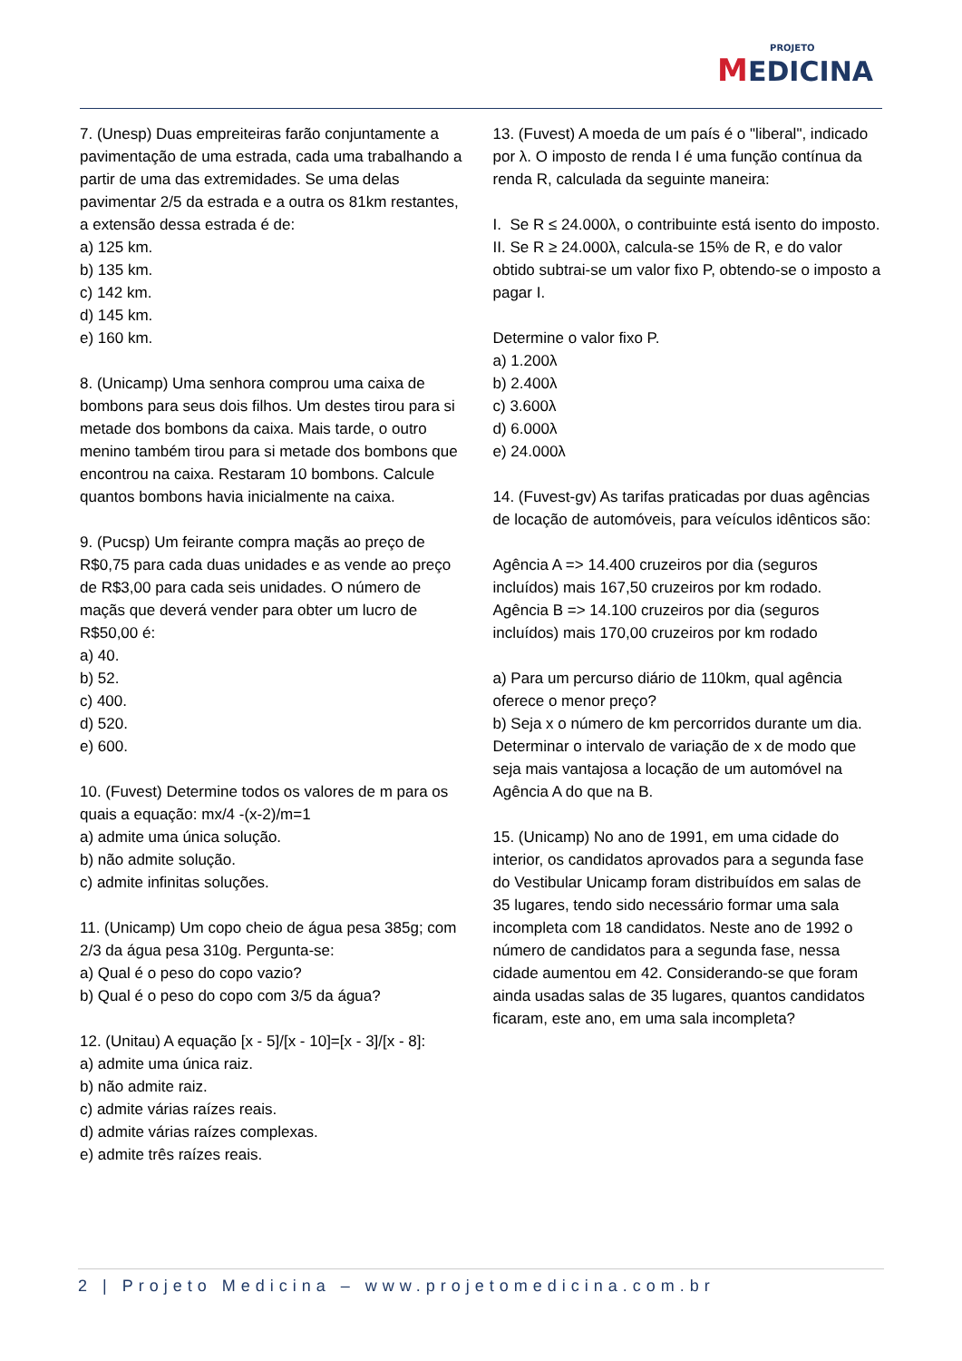PROJETO
MEDICINA
7. (Unesp) Duas empreiteiras farão conjuntamente a pavimentação de uma estrada, cada uma trabalhando a partir de uma das extremidades. Se uma delas pavimentar 2/5 da estrada e a outra os 81km restantes, a extensão dessa estrada é de:
a) 125 km.
b) 135 km.
c) 142 km.
d) 145 km.
e) 160 km.
8. (Unicamp) Uma senhora comprou uma caixa de bombons para seus dois filhos. Um destes tirou para si metade dos bombons da caixa. Mais tarde, o outro menino também tirou para si metade dos bombons que encontrou na caixa. Restaram 10 bombons. Calcule quantos bombons havia inicialmente na caixa.
9. (Pucsp) Um feirante compra maçãs ao preço de R$0,75 para cada duas unidades e as vende ao preço de R$3,00 para cada seis unidades. O número de maçãs que deverá vender para obter um lucro de R$50,00 é:
a) 40.
b) 52.
c) 400.
d) 520.
e) 600.
10. (Fuvest) Determine todos os valores de m para os quais a equação: mx/4 -(x-2)/m=1
a) admite uma única solução.
b) não admite solução.
c) admite infinitas soluções.
11. (Unicamp) Um copo cheio de água pesa 385g; com 2/3 da água pesa 310g. Pergunta-se:
a) Qual é o peso do copo vazio?
b) Qual é o peso do copo com 3/5 da água?
12. (Unitau) A equação [x - 5]/[x - 10]=[x - 3]/[x - 8]:
a) admite uma única raiz.
b) não admite raiz.
c) admite várias raízes reais.
d) admite várias raízes complexas.
e) admite três raízes reais.
13. (Fuvest) A moeda de um país é o "liberal", indicado por λ. O imposto de renda I é uma função contínua da renda R, calculada da seguinte maneira:
I. Se R ≤ 24.000λ, o contribuinte está isento do imposto.
II. Se R ≥ 24.000λ, calcula-se 15% de R, e do valor obtido subtrai-se um valor fixo P, obtendo-se o imposto a pagar I.
Determine o valor fixo P.
a) 1.200λ
b) 2.400λ
c) 3.600λ
d) 6.000λ
e) 24.000λ
14. (Fuvest-gv) As tarifas praticadas por duas agências de locação de automóveis, para veículos idênticos são:
Agência A => 14.400 cruzeiros por dia (seguros incluídos) mais 167,50 cruzeiros por km rodado.
Agência B => 14.100 cruzeiros por dia (seguros incluídos) mais 170,00 cruzeiros por km rodado
a) Para um percurso diário de 110km, qual agência oferece o menor preço?
b) Seja x o número de km percorridos durante um dia. Determinar o intervalo de variação de x de modo que seja mais vantajosa a locação de um automóvel na Agência A do que na B.
15. (Unicamp) No ano de 1991, em uma cidade do interior, os candidatos aprovados para a segunda fase do Vestibular Unicamp foram distribuídos em salas de 35 lugares, tendo sido necessário formar uma sala incompleta com 18 candidatos. Neste ano de 1992 o número de candidatos para a segunda fase, nessa cidade aumentou em 42. Considerando-se que foram ainda usadas salas de 35 lugares, quantos candidatos ficaram, este ano, em uma sala incompleta?
2 | Projeto Medicina – www.projetomedicina.com.br